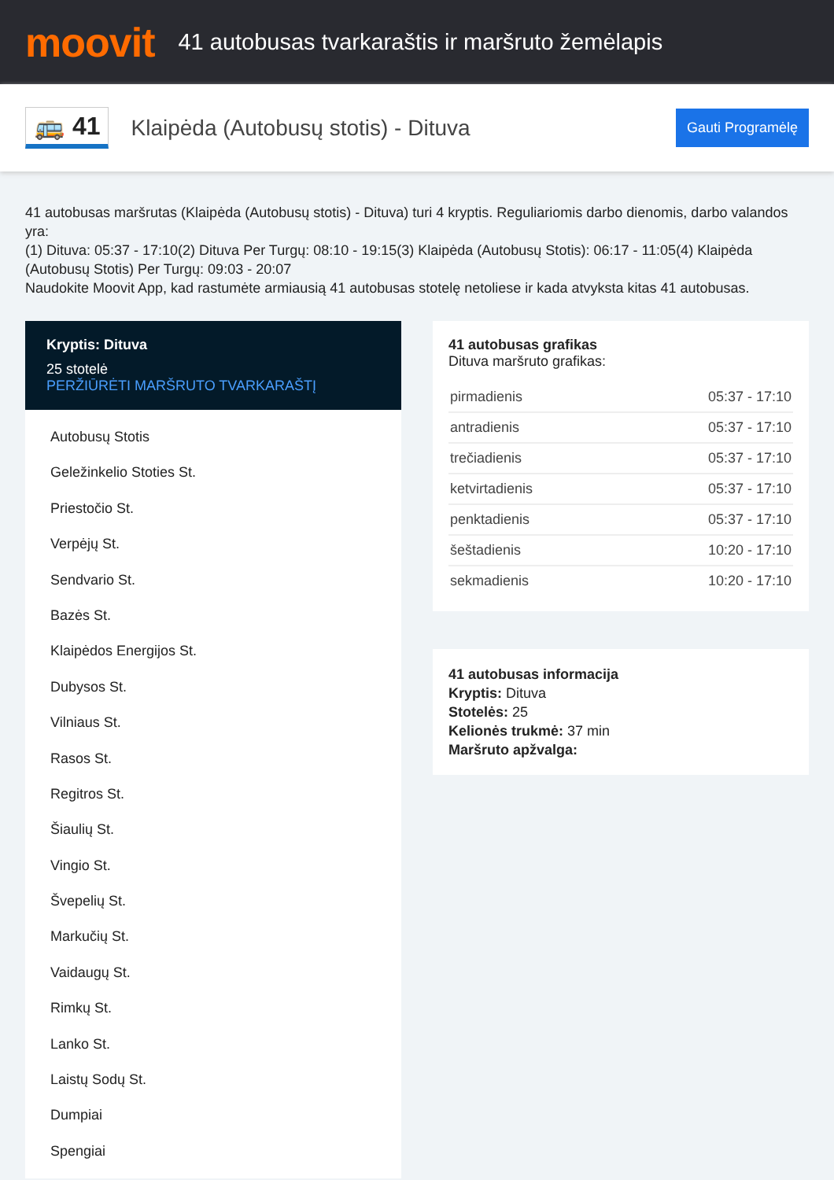moovit
41 autobusas tvarkaraštis ir maršruto žemėlapis
🚌 41
Klaipėda (Autobusų stotis) - Dituva
Gauti Programėlę
41 autobusas maršrutas (Klaipėda (Autobusų stotis) - Dituva) turi 4 kryptis. Reguliariomis darbo dienomis, darbo valandos yra:
(1) Dituva: 05:37 - 17:10(2) Dituva Per Turgų: 08:10 - 19:15(3) Klaipėda (Autobusų Stotis): 06:17 - 11:05(4) Klaipėda (Autobusų Stotis) Per Turgų: 09:03 - 20:07
Naudokite Moovit App, kad rastumėte armiausią 41 autobusas stotelę netoliese ir kada atvyksta kitas 41 autobusas.
Kryptis: Dituva
25 stotelė
PERŽIŪRĖTI MARŠRUTO TVARKARAŠTĮ
Autobusų Stotis
Geležinkelio Stoties St.
Priestočio St.
Verpėjų St.
Sendvario St.
Bazės St.
Klaipėdos Energijos St.
Dubysos St.
Vilniaus St.
Rasos St.
Regitros St.
Šiaulių St.
Vingio St.
Švepelių St.
Markučių St.
Vaidaugų St.
Rimkų St.
Lanko St.
Laistų Sodų St.
Dumpiai
Spengiai
41 autobusas grafikas
Dituva maršruto grafikas:
| pirmadienis | 05:37 - 17:10 |
| antradienis | 05:37 - 17:10 |
| trečiadienis | 05:37 - 17:10 |
| ketvirtadienis | 05:37 - 17:10 |
| penktadienis | 05:37 - 17:10 |
| šeštadienis | 10:20 - 17:10 |
| sekmadienis | 10:20 - 17:10 |
41 autobusas informacija
Kryptis: Dituva
Stotelės: 25
Kelionės trukmė: 37 min
Maršruto apžvalga: